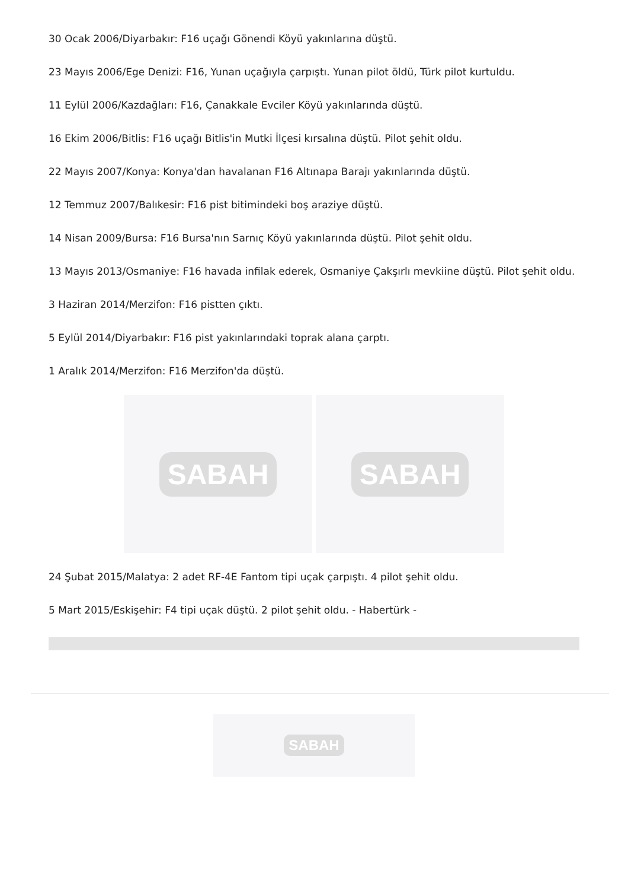30 Ocak 2006/Diyarbakır: F16 uçağı Gönendi Köyü yakınlarına düştü.
23 Mayıs 2006/Ege Denizi: F16, Yunan uçağıyla çarpıştı. Yunan pilot öldü, Türk pilot kurtuldu.
11 Eylül 2006/Kazdağları: F16, Çanakkale Evciler Köyü yakınlarında düştü.
16 Ekim 2006/Bitlis: F16 uçağı Bitlis'in Mutki İlçesi kırsalına düştü. Pilot şehit oldu.
22 Mayıs 2007/Konya: Konya'dan havalanan F16 Altınapa Barajı yakınlarında düştü.
12 Temmuz 2007/Balıkesir: F16 pist bitimindeki boş araziye düştü.
14 Nisan 2009/Bursa: F16 Bursa'nın Sarnıç Köyü yakınlarında düştü. Pilot şehit oldu.
13 Mayıs 2013/Osmaniye: F16 havada infilak ederek, Osmaniye Çakşırlı mevkiine düştü. Pilot şehit oldu.
3 Haziran 2014/Merzifon: F16 pistten çıktı.
5 Eylül 2014/Diyarbakır: F16 pist yakınlarındaki toprak alana çarptı.
1 Aralık 2014/Merzifon: F16 Merzifon'da düştü.
SABAH SABAH
24 Şubat 2015/Malatya: 2 adet RF-4E Fantom tipi uçak çarpıştı. 4 pilot şehit oldu.
5 Mart 2015/Eskişehir: F4 tipi uçak düştü. 2 pilot şehit oldu. - Habertürk -
SABAH